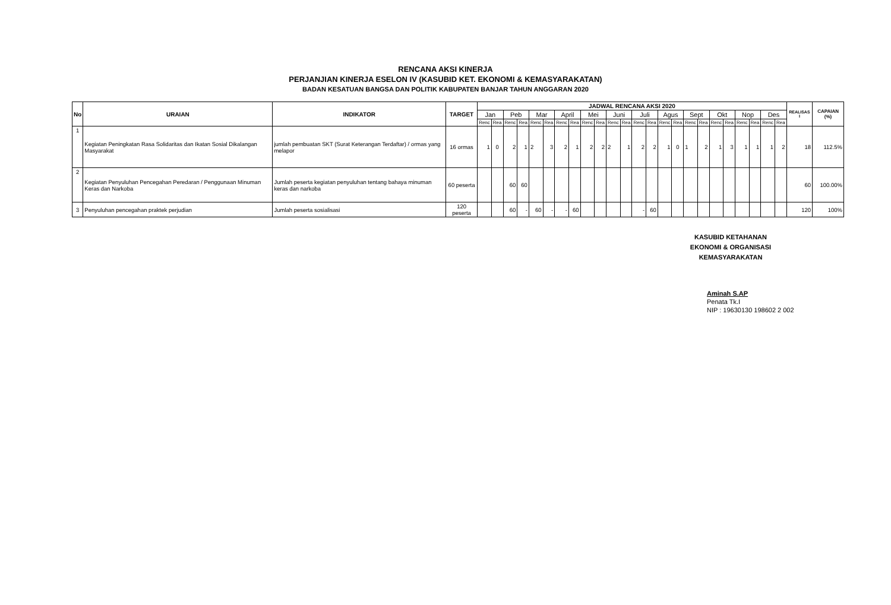RENCANA AKSI KINERJA
PERJANJIAN KINERJA ESELON IV (KASUBID KET. EKONOMI & KEMASYARAKATAN)
BADAN KESATUAN BANGSA DAN POLITIK KABUPATEN BANJAR TAHUN ANGGARAN 2020
| No | URAIAN | INDIKATOR | TARGET | JADWAL RENCANA AKSI 2020 | | | | | | | | | | | | | | | | | | | | | | | | REALISAS I | CAPAIAN (%) |
| --- | --- | --- | --- | --- | --- | --- | --- | --- | --- | --- | --- | --- | --- | --- | --- | --- | --- | --- | --- | --- | --- | --- | --- | --- | --- | --- | --- | --- | --- |
| | | | | Jan | | Peb | | Mar | | April | | Mei | | Juni | | Juli | | Agus | | Sept | | Okt | | Nop | | Des | | | |
| | | | | Renc | Rea | Renc | Rea | Renc | Rea | Renc | Rea | Renc | Rea | Renc | Rea | Renc | Rea | Renc | Rea | Renc | Rea | Renc | Rea | Renc | Rea | Renc | Rea | | |
| 1 | Kegiatan Peningkatan Rasa Solidaritas dan Ikatan Sosial Dikalangan Masyarakat | jumlah pembuatan SKT (Surat Keterangan Terdaftar) / ormas yang melapor | 16 ormas | 1 | 0 | 2 | 1 | 2 | 3 | 2 | 1 | 2 | 2 | 2 | 1 | 2 | 2 | 1 | 0 | 1 | 2 | 1 | 3 | 1 | 1 | 1 | 2 | 18 | 112.5% |
| 2 | Kegiatan Penyuluhan Pencegahan Peredaran / Penggunaan Minuman Keras dan Narkoba | Jumlah peserta kegiatan penyuluhan tentang bahaya minuman keras dan narkoba | 60 peserta | | | 60 | 60 | | | | | | | | | | | | | | | | | | | | | 60 | 100.00% |
| 3 | Penyuluhan pencegahan praktek perjudian | Jumlah peserta sosialisasi | 120 peserta | | | 60 | - | 60 | - | - | 60 | | | | | - | 60 | | | | | | | | | | | 120 | 100% |
KASUBID KETAHANAN
EKONOMI & ORGANISASI
KEMASYARAKATAN
Aminah S.AP
Penata Tk.I
NIP : 19630130 198602 2 002